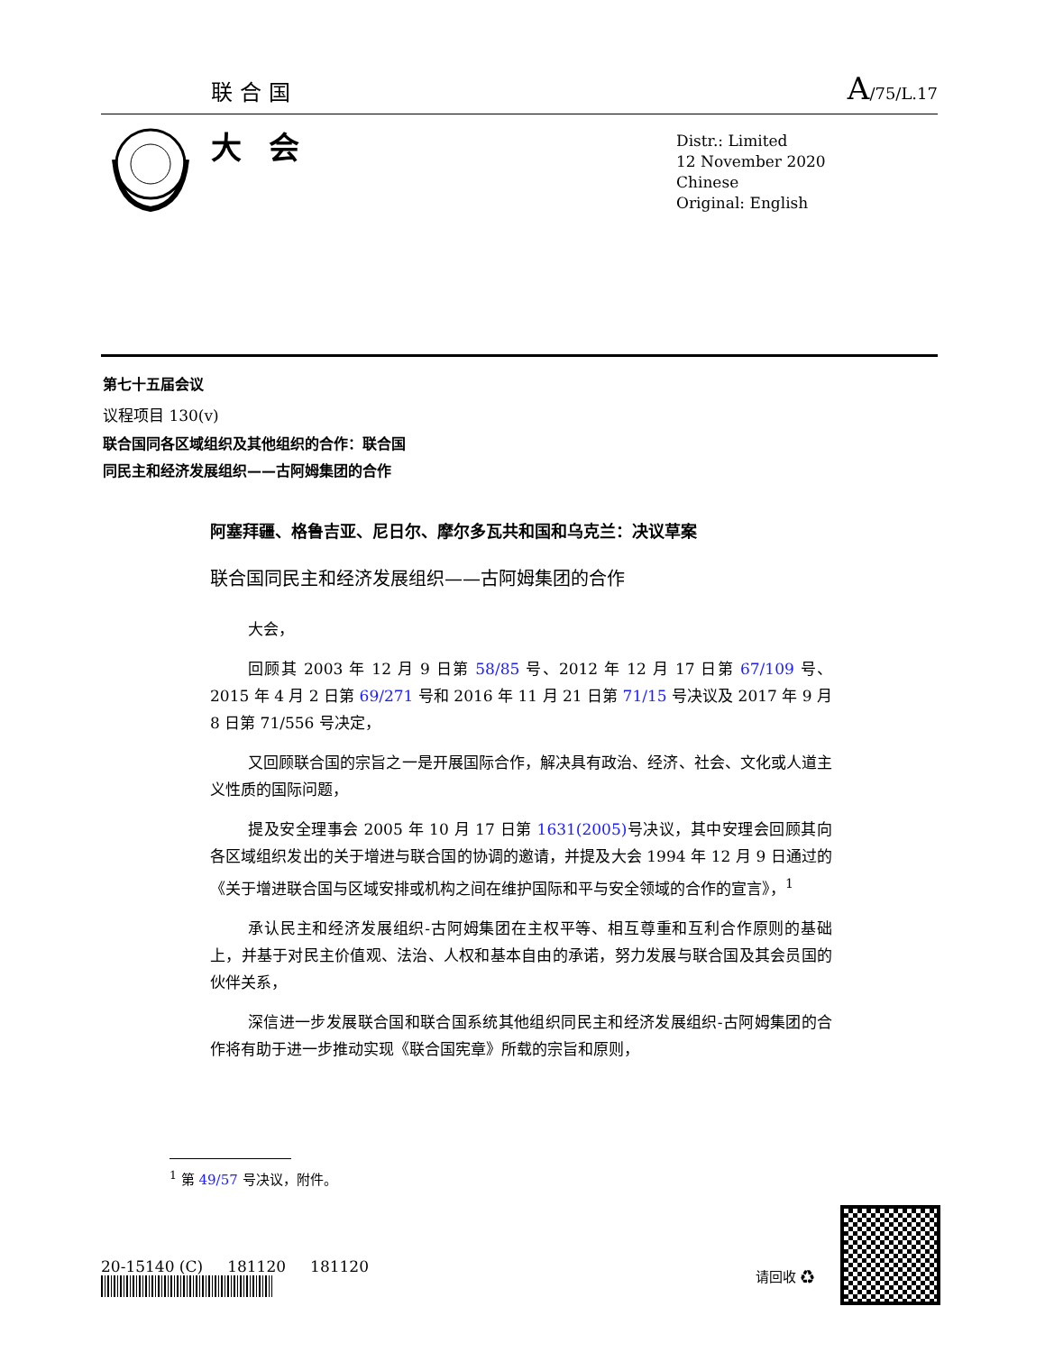联合国 A/75/L.17
大会
Distr.: Limited
12 November 2020
Chinese
Original: English
第七十五届会议
议程项目 130(v)
联合国同各区域组织及其他组织的合作：联合国
同民主和经济发展组织——古阿姆集团的合作
阿塞拜疆、格鲁吉亚、尼日尔、摩尔多瓦共和国和乌克兰：决议草案
联合国同民主和经济发展组织——古阿姆集团的合作
大会，
回顾其 2003 年 12 月 9 日第 58/85 号、2012 年 12 月 17 日第 67/109 号、2015 年 4 月 2 日第 69/271 号和 2016 年 11 月 21 日第 71/15 号决议及 2017 年 9 月 8 日第 71/556 号决定，
又回顾联合国的宗旨之一是开展国际合作，解决具有政治、经济、社会、文化或人道主义性质的国际问题，
提及安全理事会 2005 年 10 月 17 日第 1631(2005) 号决议，其中安理会回顾其向各区域组织发出的关于增进与联合国的协调的邀请，并提及大会 1994 年 12 月 9 日通过的《关于增进联合国与区域安排或机构之间在维护国际和平与安全领域的合作的宣言》，<sup>1</sup>
承认民主和经济发展组织-古阿姆集团在主权平等、相互尊重和互利合作原则的基础上，并基于对民主价值观、法治、人权和基本自由的承诺，努力发展与联合国及其会员国的伙伴关系，
深信进一步发展联合国和联合国系统其他组织同民主和经济发展组织-古阿姆集团的合作将有助于进一步推动实现《联合国宪章》所载的宗旨和原则，
<sup>1</sup> 第 49/57 号决议，附件。
20-15140 (C) 181120 181120
请回收 ♻